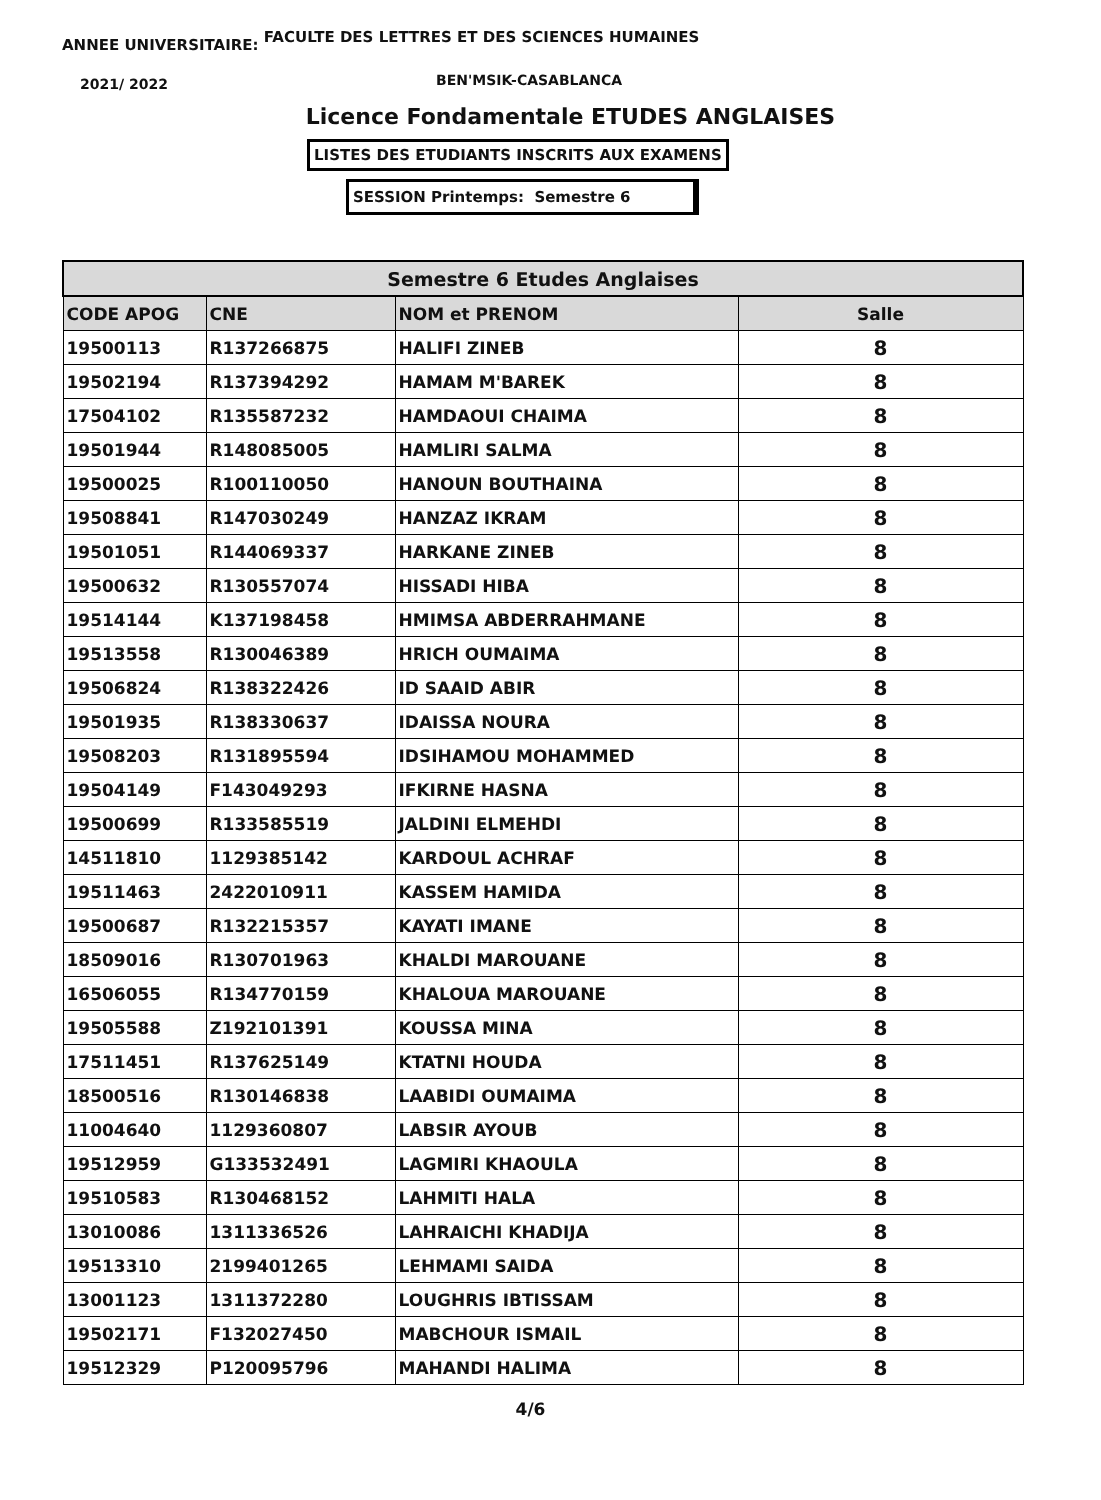ANNEE UNIVERSITAIRE: FACULTE DES LETTRES ET DES SCIENCES HUMAINES
2021/ 2022 BEN'MSIK-CASABLANCA
Licence Fondamentale ETUDES ANGLAISES
LISTES DES ETUDIANTS INSCRITS AUX EXAMENS
SESSION Printemps: Semestre 6
| Semestre 6 Etudes Anglaises | | | |
| --- | --- | --- | --- |
| CODE APOG | CNE | NOM et PRENOM | Salle |
| 19500113 | R137266875 | HALIFI ZINEB | 8 |
| 19502194 | R137394292 | HAMAM M'BAREK | 8 |
| 17504102 | R135587232 | HAMDAOUI CHAIMA | 8 |
| 19501944 | R148085005 | HAMLIRI SALMA | 8 |
| 19500025 | R100110050 | HANOUN BOUTHAINA | 8 |
| 19508841 | R147030249 | HANZAZ IKRAM | 8 |
| 19501051 | R144069337 | HARKANE ZINEB | 8 |
| 19500632 | R130557074 | HISSADI HIBA | 8 |
| 19514144 | K137198458 | HMIMSA ABDERRAHMANE | 8 |
| 19513558 | R130046389 | HRICH OUMAIMA | 8 |
| 19506824 | R138322426 | ID SAAID ABIR | 8 |
| 19501935 | R138330637 | IDAISSA NOURA | 8 |
| 19508203 | R131895594 | IDSIHAMOU MOHAMMED | 8 |
| 19504149 | F143049293 | IFKIRNE HASNA | 8 |
| 19500699 | R133585519 | JALDINI ELMEHDI | 8 |
| 14511810 | 1129385142 | KARDOUL ACHRAF | 8 |
| 19511463 | 2422010911 | KASSEM HAMIDA | 8 |
| 19500687 | R132215357 | KAYATI IMANE | 8 |
| 18509016 | R130701963 | KHALDI MAROUANE | 8 |
| 16506055 | R134770159 | KHALOUA MAROUANE | 8 |
| 19505588 | Z192101391 | KOUSSA MINA | 8 |
| 17511451 | R137625149 | KTATNI HOUDA | 8 |
| 18500516 | R130146838 | LAABIDI OUMAIMA | 8 |
| 11004640 | 1129360807 | LABSIR AYOUB | 8 |
| 19512959 | G133532491 | LAGMIRI KHAOULA | 8 |
| 19510583 | R130468152 | LAHMITI HALA | 8 |
| 13010086 | 1311336526 | LAHRAICHI KHADIJA | 8 |
| 19513310 | 2199401265 | LEHMAMI SAIDA | 8 |
| 13001123 | 1311372280 | LOUGHRIS IBTISSAM | 8 |
| 19502171 | F132027450 | MABCHOUR ISMAIL | 8 |
| 19512329 | P120095796 | MAHANDI HALIMA | 8 |
4/6